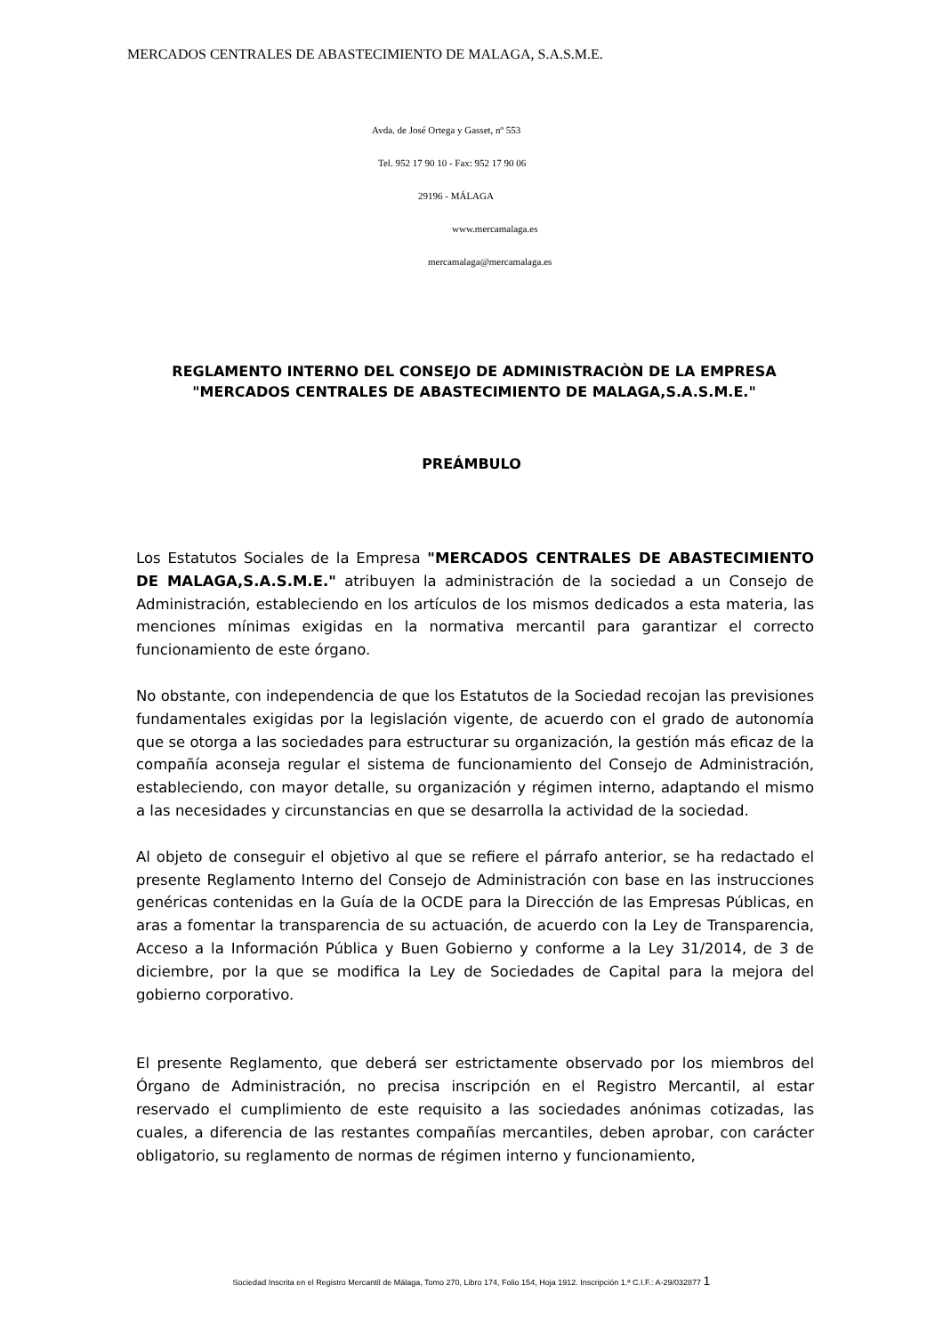MERCADOS CENTRALES DE ABASTECIMIENTO DE MALAGA, S.A.S.M.E.
Avda. de José Ortega y Gasset, nº 553
Tel. 952 17 90 10 - Fax: 952 17 90 06
29196 - MÁLAGA
www.mercamalaga.es
mercamalaga@mercamalaga.es
REGLAMENTO INTERNO DEL CONSEJO DE ADMINISTRACIÒN DE LA EMPRESA "MERCADOS CENTRALES DE ABASTECIMIENTO DE MALAGA,S.A.S.M.E."
PREÁMBULO
Los Estatutos Sociales de la Empresa "MERCADOS CENTRALES DE ABASTECIMIENTO DE MALAGA,S.A.S.M.E." atribuyen la administración de la sociedad a un Consejo de Administración, estableciendo en los artículos de los mismos dedicados a esta materia, las menciones mínimas exigidas en la normativa mercantil para garantizar el correcto funcionamiento de este órgano.
No obstante, con independencia de que los Estatutos de la Sociedad recojan las previsiones fundamentales exigidas por la legislación vigente, de acuerdo con el grado de autonomía que se otorga a las sociedades para estructurar su organización, la gestión más eficaz de la compañía aconseja regular el sistema de funcionamiento del Consejo de Administración, estableciendo, con mayor detalle, su organización y régimen interno, adaptando el mismo a las necesidades y circunstancias en que se desarrolla la actividad de la sociedad.
Al objeto de conseguir el objetivo al que se refiere el párrafo anterior, se ha redactado el presente Reglamento Interno del Consejo de Administración con base en las instrucciones genéricas contenidas en la Guía de la OCDE para la Dirección de las Empresas Públicas, en aras a fomentar la transparencia de su actuación, de acuerdo con la Ley de Transparencia, Acceso a la Información Pública y Buen Gobierno y conforme a la Ley 31/2014, de 3 de diciembre, por la que se modifica la Ley de Sociedades de Capital para la mejora del gobierno corporativo.
El presente Reglamento, que deberá ser estrictamente observado por los miembros del Órgano de Administración, no precisa inscripción en el Registro Mercantil, al estar reservado el cumplimiento de este requisito a las sociedades anónimas cotizadas, las cuales, a diferencia de las restantes compañías mercantiles, deben aprobar, con carácter obligatorio, su reglamento de normas de régimen interno y funcionamiento,
Sociedad Inscrita en el Registro Mercantil de Málaga, Tomo 270, Libro 174, Folio 154, Hoja 1912. Inscripción 1.ª C.I.F.: A-29/032877 1